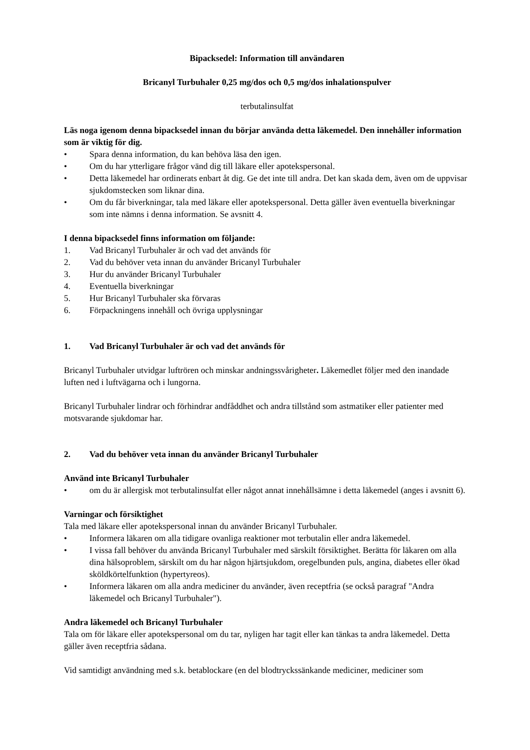Bipacksedel: Information till användaren
Bricanyl Turbuhaler 0,25 mg/dos och 0,5 mg/dos inhalationspulver
terbutalinsulfat
Läs noga igenom denna bipacksedel innan du börjar använda detta läkemedel. Den innehåller information som är viktig för dig.
• Spara denna information, du kan behöva läsa den igen.
• Om du har ytterligare frågor vänd dig till läkare eller apotekspersonal.
• Detta läkemedel har ordinerats enbart åt dig. Ge det inte till andra. Det kan skada dem, även om de uppvisar sjukdomstecken som liknar dina.
• Om du får biverkningar, tala med läkare eller apotekspersonal. Detta gäller även eventuella biverkningar som inte nämns i denna information. Se avsnitt 4.
I denna bipacksedel finns information om följande:
1. Vad Bricanyl Turbuhaler är och vad det används för
2. Vad du behöver veta innan du använder Bricanyl Turbuhaler
3. Hur du använder Bricanyl Turbuhaler
4. Eventuella biverkningar
5. Hur Bricanyl Turbuhaler ska förvaras
6. Förpackningens innehåll och övriga upplysningar
1. Vad Bricanyl Turbuhaler är och vad det används för
Bricanyl Turbuhaler utvidgar luftrören och minskar andningssvårigheter. Läkemedlet följer med den inandade luften ned i luftvägarna och i lungorna.
Bricanyl Turbuhaler lindrar och förhindrar andfåddhet och andra tillstånd som astmatiker eller patienter med motsvarande sjukdomar har.
2. Vad du behöver veta innan du använder Bricanyl Turbuhaler
Använd inte Bricanyl Turbuhaler
• om du är allergisk mot terbutalinsulfat eller något annat innehållsämne i detta läkemedel (anges i avsnitt 6).
Varningar och försiktighet
Tala med läkare eller apotekspersonal innan du använder Bricanyl Turbuhaler.
• Informera läkaren om alla tidigare ovanliga reaktioner mot terbutalin eller andra läkemedel.
• I vissa fall behöver du använda Bricanyl Turbuhaler med särskilt försiktighet. Berätta för läkaren om alla dina hälsoproblem, särskilt om du har någon hjärtsjukdom, oregelbunden puls, angina, diabetes eller ökad sköldkörtelfunktion (hypertyreos).
• Informera läkaren om alla andra mediciner du använder, även receptfria (se också paragraf "Andra läkemedel och Bricanyl Turbuhaler").
Andra läkemedel och Bricanyl Turbuhaler
Tala om för läkare eller apotekspersonal om du tar, nyligen har tagit eller kan tänkas ta andra läkemedel. Detta gäller även receptfria sådana.
Vid samtidigt användning med s.k. betablockare (en del blodtryckssänkande mediciner, mediciner som